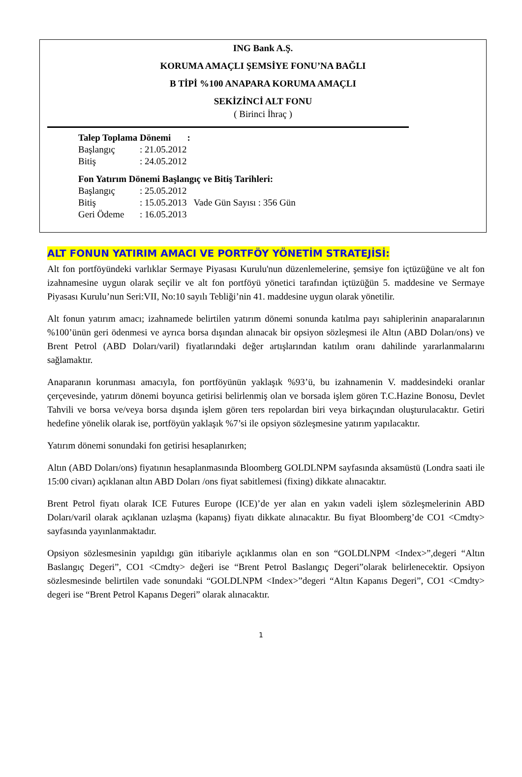ING Bank A.Ş.
KORUMA AMAÇLI ŞEMSİYE FONU’NA BAĞLI
B TİPİ %100 ANAPARA KORUMA AMAÇLI
SEKİZİNCİ ALT FONU
( Birinci İhraç )
Talep Toplama Dönemi :
Başlangıç: 21.05.2012
Bitiş: 24.05.2012
Fon Yatırım Dönemi Başlangıç ve Bitiş Tarihleri:
Başlangıç: 25.05.2012
Bitiş: 15.05.2013 Vade Gün Sayısı : 356 Gün
Geri Ödeme: 16.05.2013
ALT FONUN YATIRIM AMACI VE PORTFÖY YÖNETİM STRATEJİSİ:
Alt fon portföyündeki varlıklar Sermaye Piyasası Kurulu'nun düzenlemelerine, şemsiye fon içtüzüğüne ve alt fon izahnamesine uygun olarak seçilir ve alt fon portföyü yönetici tarafından içtüzüğün 5. maddesine ve Sermaye Piyasası Kurulu’nun Seri:VII, No:10 sayılı Tebliği’nin 41. maddesine uygun olarak yönetilir.
Alt fonun yatırım amacı; izahnamede belirtilen yatırım dönemi sonunda katılma payı sahiplerinin anaparalarının %100’ünün geri ödenmesi ve ayrıca borsa dışından alınacak bir opsiyon sözleşmesi ile Altın (ABD Doları/ons) ve Brent Petrol (ABD Doları/varil) fiyatlarındaki değer artışlarından katılım oranı dahilinde yararlanmalarını sağlamaktır.
Anaparanın korunması amacıyla, fon portföyünün yaklaşık %93’ü, bu izahnamenin V. maddesindeki oranlar çerçevesinde, yatırım dönemi boyunca getirisi belirlenmiş olan ve borsada işlem gören T.C.Hazine Bonosu, Devlet Tahvili ve borsa ve/veya borsa dışında işlem gören ters repolardan biri veya birkaçından oluşturulacaktır. Getiri hedefine yönelik olarak ise, portföyün yaklaşık %7’si ile opsiyon sözleşmesine yatırım yapılacaktır.
Yatırım dönemi sonundaki fon getirisi hesaplanırken;
Altın (ABD Doları/ons) fiyatının hesaplanmasında Bloomberg GOLDLNPM sayfasında aksamüstü (Londra saati ile 15:00 civarı) açıklanan altın ABD Doları /ons fiyat sabitlemesi (fixing) dikkate alınacaktır.
Brent Petrol fiyatı olarak ICE Futures Europe (ICE)’de yer alan en yakın vadeli işlem sözleşmelerinin ABD Doları/varil olarak açıklanan uzlaşma (kapanış) fiyatı dikkate alınacaktır. Bu fiyat Bloomberg’de CO1 <Cmdty> sayfasında yayınlanmaktadır.
Opsiyon sözlesmesinin yapıldıgı gün itibariyle açıklanmıs olan en son “GOLDLNPM <Index>”,degeri “Altın Baslangıç Degeri”, CO1 <Cmdty> değeri ise “Brent Petrol Baslangıç Degeri”olarak belirlenecektir. Opsiyon sözlesmesinde belirtilen vade sonundaki “GOLDLNPM <Index>”degeri “Altın Kapanıs Degeri”, CO1 <Cmdty> degeri ise “Brent Petrol Kapanıs Degeri” olarak alınacaktır.
1